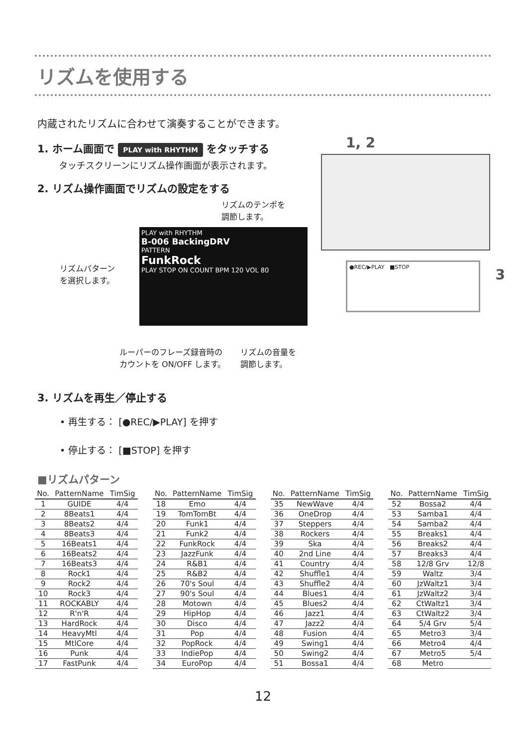リズムを使用する
内蔵されたリズムに合わせて演奏することができます。
1, 2
●REC/▶PLAY ■STOP
3
1. ホーム画面で PLAY with RHYTHM をタッチする
タッチスクリーンにリズム操作画面が表示されます。
2. リズム操作画面でリズムの設定をする
リズムのテンポを
調節します。
リズムパターン
を選択します。
PLAY with RHYTHM
B-006 BackingDRV
PATTERN
FunkRock
PLAY STOP ON COUNT BPM 120 VOL 80
ルーパーのフレーズ録音時の
カウントを ON/OFF します。
リズムの音量を
調節します。
3. リズムを再生／停止する
• 再生する： [●REC/▶PLAY] を押す
• 停止する： [■STOP] を押す
■リズムパターン
| No. | PatternName | TimSig |
| --- | --- | --- |
| 1 | GUIDE | 4/4 |
| 2 | 8Beats1 | 4/4 |
| 3 | 8Beats2 | 4/4 |
| 4 | 8Beats3 | 4/4 |
| 5 | 16Beats1 | 4/4 |
| 6 | 16Beats2 | 4/4 |
| 7 | 16Beats3 | 4/4 |
| 8 | Rock1 | 4/4 |
| 9 | Rock2 | 4/4 |
| 10 | Rock3 | 4/4 |
| 11 | ROCKABLY | 4/4 |
| 12 | R'n'R | 4/4 |
| 13 | HardRock | 4/4 |
| 14 | HeavyMtl | 4/4 |
| 15 | MtlCore | 4/4 |
| 16 | Punk | 4/4 |
| 17 | FastPunk | 4/4 |
| No. | PatternName | TimSig |
| --- | --- | --- |
| 18 | Emo | 4/4 |
| 19 | TomTomBt | 4/4 |
| 20 | Funk1 | 4/4 |
| 21 | Funk2 | 4/4 |
| 22 | FunkRock | 4/4 |
| 23 | JazzFunk | 4/4 |
| 24 | R&B1 | 4/4 |
| 25 | R&B2 | 4/4 |
| 26 | 70's Soul | 4/4 |
| 27 | 90's Soul | 4/4 |
| 28 | Motown | 4/4 |
| 29 | HipHop | 4/4 |
| 30 | Disco | 4/4 |
| 31 | Pop | 4/4 |
| 32 | PopRock | 4/4 |
| 33 | IndiePop | 4/4 |
| 34 | EuroPop | 4/4 |
| No. | PatternName | TimSig |
| --- | --- | --- |
| 35 | NewWave | 4/4 |
| 36 | OneDrop | 4/4 |
| 37 | Steppers | 4/4 |
| 38 | Rockers | 4/4 |
| 39 | Ska | 4/4 |
| 40 | 2nd Line | 4/4 |
| 41 | Country | 4/4 |
| 42 | Shuffle1 | 4/4 |
| 43 | Shuffle2 | 4/4 |
| 44 | Blues1 | 4/4 |
| 45 | Blues2 | 4/4 |
| 46 | Jazz1 | 4/4 |
| 47 | Jazz2 | 4/4 |
| 48 | Fusion | 4/4 |
| 49 | Swing1 | 4/4 |
| 50 | Swing2 | 4/4 |
| 51 | Bossa1 | 4/4 |
| No. | PatternName | TimSig |
| --- | --- | --- |
| 52 | Bossa2 | 4/4 |
| 53 | Samba1 | 4/4 |
| 54 | Samba2 | 4/4 |
| 55 | Breaks1 | 4/4 |
| 56 | Breaks2 | 4/4 |
| 57 | Breaks3 | 4/4 |
| 58 | 12/8 Grv | 12/8 |
| 59 | Waltz | 3/4 |
| 60 | JzWaltz1 | 3/4 |
| 61 | JzWaltz2 | 3/4 |
| 62 | CtWaltz1 | 3/4 |
| 63 | CtWaltz2 | 3/4 |
| 64 | 5/4 Grv | 5/4 |
| 65 | Metro3 | 3/4 |
| 66 | Metro4 | 4/4 |
| 67 | Metro5 | 5/4 |
| 68 | Metro | |
12